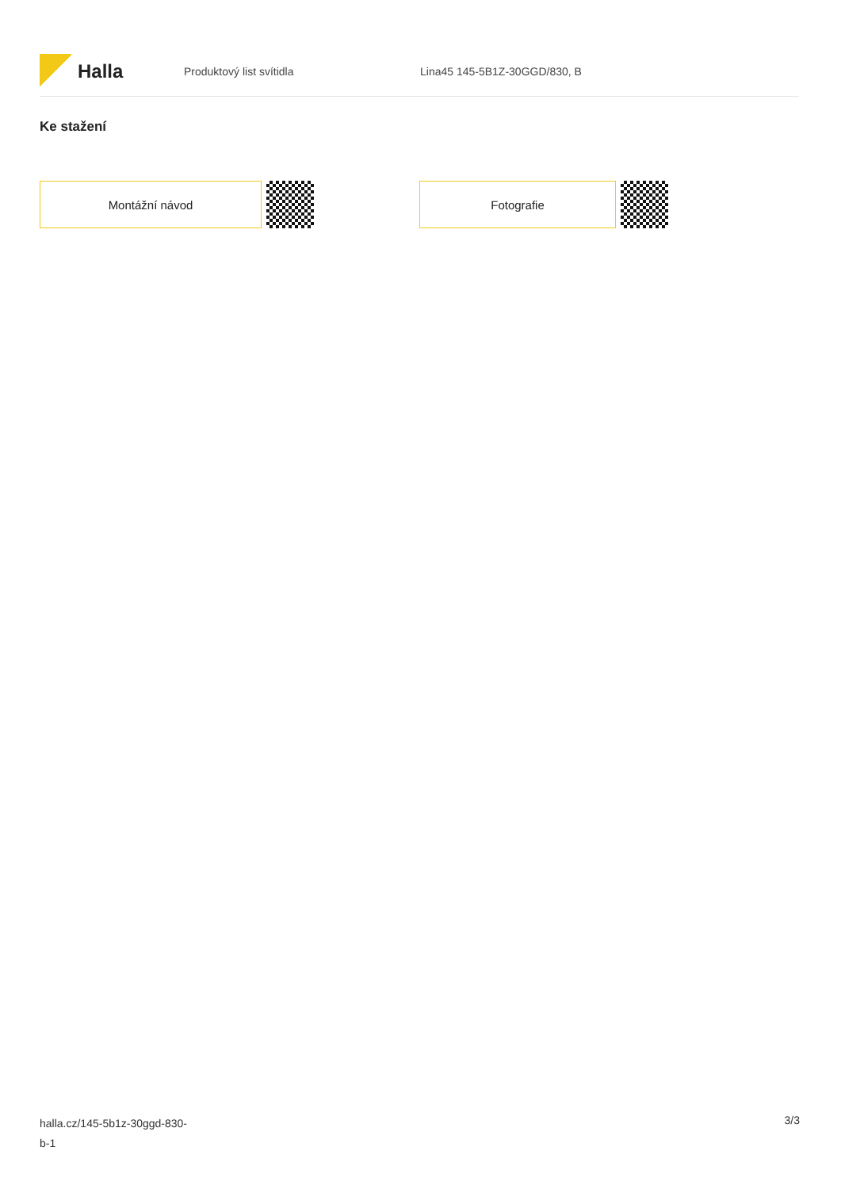Halla
Produktový list svítidla Lina45 145-5B1Z-30GGD/830, B
Ke stažení
Montážní návod Fotografie
halla.cz/145-5b1z-30ggd-830-
b-1
3/3